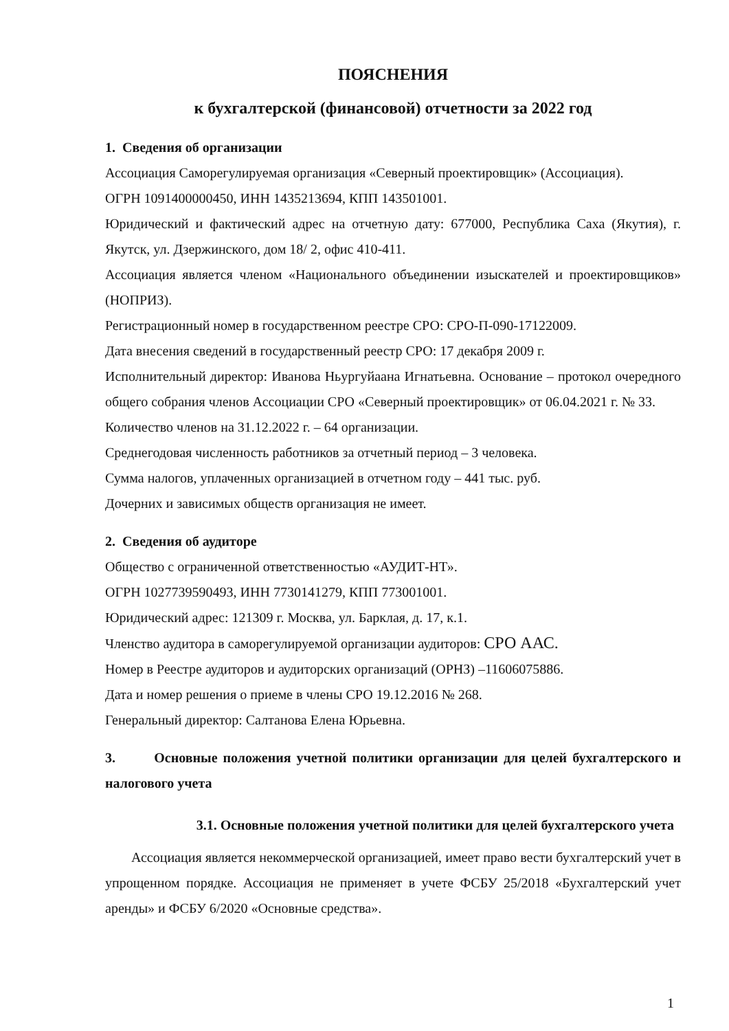ПОЯСНЕНИЯ
к бухгалтерской (финансовой) отчетности за 2022 год
1. Сведения об организации
Ассоциация Саморегулируемая организация «Северный проектировщик» (Ассоциация).
ОГРН 1091400000450, ИНН 1435213694, КПП 143501001.
Юридический и фактический адрес на отчетную дату: 677000, Республика Саха (Якутия), г. Якутск, ул. Дзержинского, дом 18/ 2, офис 410-411.
Ассоциация является членом «Национального объединении изыскателей и проектировщиков» (НОПРИЗ).
Регистрационный номер в государственном реестре СРО: СРО-П-090-17122009.
Дата внесения сведений в государственный реестр СРО: 17 декабря 2009 г.
Исполнительный директор: Иванова Ньургуйаана Игнатьевна. Основание – протокол очередного общего собрания членов Ассоциации СРО «Северный проектировщик» от 06.04.2021 г. № 33.
Количество членов на 31.12.2022 г. – 64 организации.
Среднегодовая численность работников за отчетный период – 3 человека.
Сумма налогов, уплаченных организацией в отчетном году – 441 тыс. руб.
Дочерних и зависимых обществ организация не имеет.
2. Сведения об аудиторе
Общество с ограниченной ответственностью «АУДИТ-НТ».
ОГРН 1027739590493, ИНН 7730141279, КПП 773001001.
Юридический адрес: 121309 г. Москва, ул. Барклая, д. 17, к.1.
Членство аудитора в саморегулируемой организации аудиторов: СРО ААС.
Номер в Реестре аудиторов и аудиторских организаций (ОРНЗ) –11606075886.
Дата и номер решения о приеме в члены СРО 19.12.2016 № 268.
Генеральный директор: Салтанова Елена Юрьевна.
3. Основные положения учетной политики организации для целей бухгалтерского и налогового учета
3.1. Основные положения учетной политики для целей бухгалтерского учета
Ассоциация является некоммерческой организацией, имеет право вести бухгалтерский учет в упрощенном порядке. Ассоциация не применяет в учете ФСБУ 25/2018 «Бухгалтерский учет аренды» и ФСБУ 6/2020 «Основные средства».
1